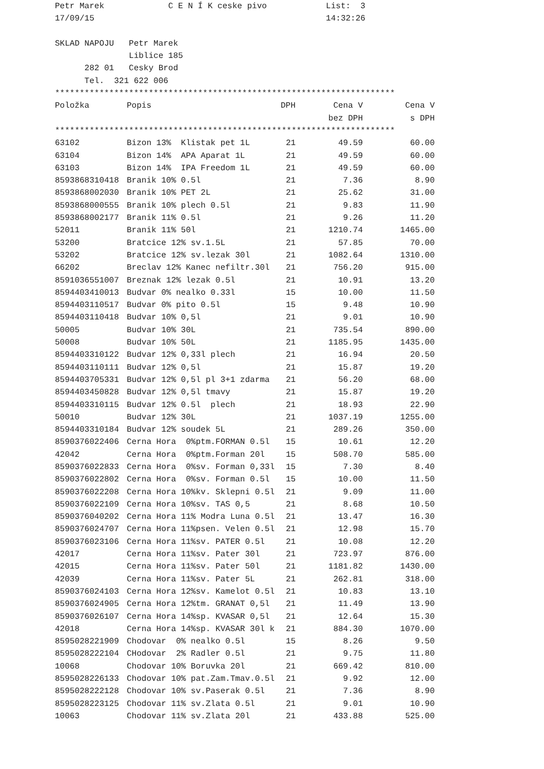Petr Marek             C E N Í K ceske pivo            List:  3
17/09/15                                               14:32:26

SKLAD NAPOJU   Petr Marek
               Liblice 185
      282 01   Cesky Brod
      Tel.  321 622 006
*********************************************************************
| Položka | Popis | DPH | Cena V | Cena V |
| --- | --- | --- | --- | --- |
| | | | bez DPH | s DPH |
*********************************************************************
| 63102 | Bizon 13% Klistak pet 1L | 21 | 49.59 | 60.00 |
| 63104 | Bizon 14% APA Aparat 1L | 21 | 49.59 | 60.00 |
| 63103 | Bizon 14% IPA Freedom 1L | 21 | 49.59 | 60.00 |
| 8593868310418 | Branik 10% 0.5l | 21 | 7.36 | 8.90 |
| 8593868002030 | Branik 10% PET 2L | 21 | 25.62 | 31.00 |
| 8593868000555 | Branik 10% plech 0.5l | 21 | 9.83 | 11.90 |
| 8593868002177 | Branik 11% 0.5l | 21 | 9.26 | 11.20 |
| 52011 | Branik 11% 50l | 21 | 1210.74 | 1465.00 |
| 53200 | Bratcice 12% sv.1.5L | 21 | 57.85 | 70.00 |
| 53202 | Bratcice 12% sv.lezak 30l | 21 | 1082.64 | 1310.00 |
| 66202 | Breclav 12% Kanec nefiltr.30l | 21 | 756.20 | 915.00 |
| 8591036551007 | Breznak 12% lezak 0.5l | 21 | 10.91 | 13.20 |
| 8594403410013 | Budvar 0% nealko 0.33l | 15 | 10.00 | 11.50 |
| 8594403110517 | Budvar 0% pito 0.5l | 15 | 9.48 | 10.90 |
| 8594403110418 | Budvar 10% 0,5l | 21 | 9.01 | 10.90 |
| 50005 | Budvar 10% 30L | 21 | 735.54 | 890.00 |
| 50008 | Budvar 10% 50L | 21 | 1185.95 | 1435.00 |
| 8594403310122 | Budvar 12% 0,33l plech | 21 | 16.94 | 20.50 |
| 8594403110111 | Budvar 12% 0,5l | 21 | 15.87 | 19.20 |
| 8594403705331 | Budvar 12% 0,5l pl 3+1 zdarma | 21 | 56.20 | 68.00 |
| 8594403450828 | Budvar 12% 0,5l tmavy | 21 | 15.87 | 19.20 |
| 8594403310115 | Budvar 12% 0.5l plech | 21 | 18.93 | 22.90 |
| 50010 | Budvar 12% 30L | 21 | 1037.19 | 1255.00 |
| 8594403310184 | Budvar 12% soudek 5L | 21 | 289.26 | 350.00 |
| 8590376022406 | Cerna Hora 0%ptm.FORMAN 0.5l | 15 | 10.61 | 12.20 |
| 42042 | Cerna Hora 0%ptm.Forman 20l | 15 | 508.70 | 585.00 |
| 8590376022833 | Cerna Hora 0%sv. Forman 0,33l | 15 | 7.30 | 8.40 |
| 8590376022802 | Cerna Hora 0%sv. Forman 0.5l | 15 | 10.00 | 11.50 |
| 8590376022208 | Cerna Hora 10%kv. Sklepni 0.5l | 21 | 9.09 | 11.00 |
| 8590376022109 | Cerna Hora 10%sv. TAS 0,5 | 21 | 8.68 | 10.50 |
| 8590376040202 | Cerna Hora 11% Modra Luna 0.5l | 21 | 13.47 | 16.30 |
| 8590376024707 | Cerna Hora 11%psen. Velen 0.5l | 21 | 12.98 | 15.70 |
| 8590376023106 | Cerna Hora 11%sv. PATER 0.5l | 21 | 10.08 | 12.20 |
| 42017 | Cerna Hora 11%sv. Pater 30l | 21 | 723.97 | 876.00 |
| 42015 | Cerna Hora 11%sv. Pater 50l | 21 | 1181.82 | 1430.00 |
| 42039 | Cerna Hora 11%sv. Pater 5L | 21 | 262.81 | 318.00 |
| 8590376024103 | Cerna Hora 12%sv. Kamelot 0.5l | 21 | 10.83 | 13.10 |
| 8590376024905 | Cerna Hora 12%tm. GRANAT 0,5l | 21 | 11.49 | 13.90 |
| 8590376026107 | Cerna Hora 14%sp. KVASAR 0,5l | 21 | 12.64 | 15.30 |
| 42018 | Cerna Hora 14%sp. KVASAR 30l k | 21 | 884.30 | 1070.00 |
| 8595028221909 | Chodovar 0% nealko 0.5l | 15 | 8.26 | 9.50 |
| 8595028222104 | CHodovar 2% Radler 0.5l | 21 | 9.75 | 11.80 |
| 10068 | Chodovar 10% Boruvka 20l | 21 | 669.42 | 810.00 |
| 8595028226133 | Chodovar 10% pat.Zam.Tmav.0.5l | 21 | 9.92 | 12.00 |
| 8595028222128 | Chodovar 10% sv.Paserak 0.5l | 21 | 7.36 | 8.90 |
| 8595028223125 | Chodovar 11% sv.Zlata 0.5l | 21 | 9.01 | 10.90 |
| 10063 | Chodovar 11% sv.Zlata 20l | 21 | 433.88 | 525.00 |